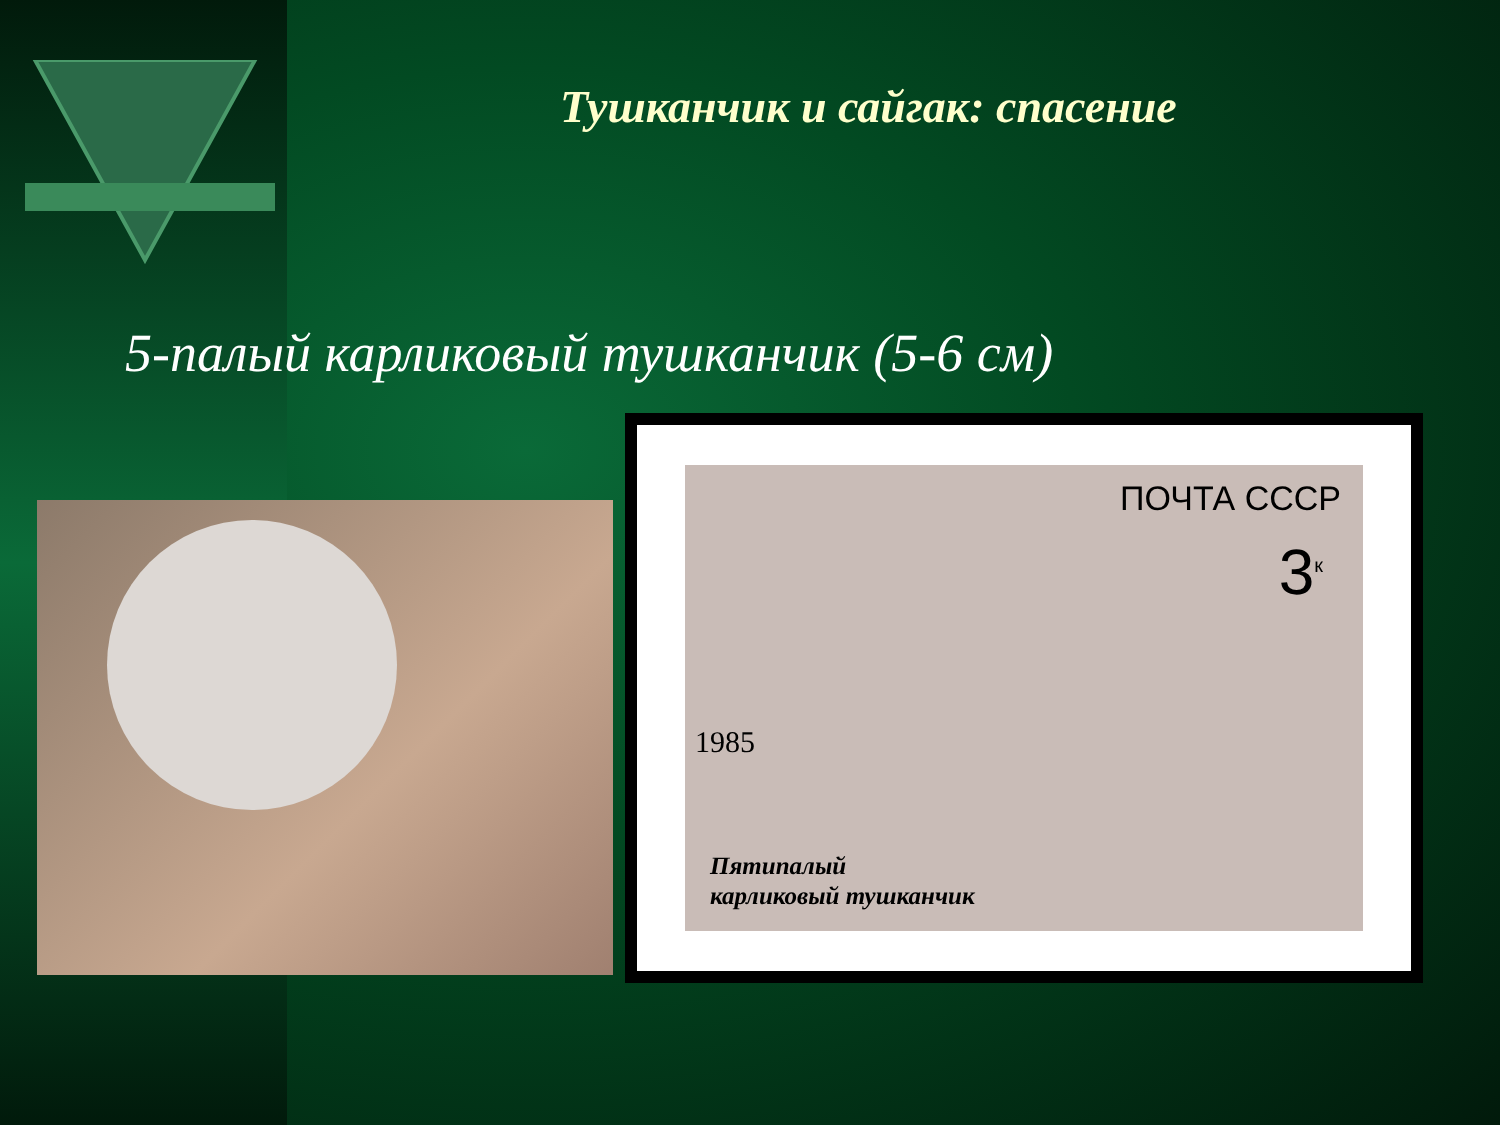Тушканчик и сайгак: спасение
5-палый карликовый тушканчик (5-6 см)
ПОЧТА СССР
3<sup>к</sup>
1985
Пятипалый
карликовый тушканчик